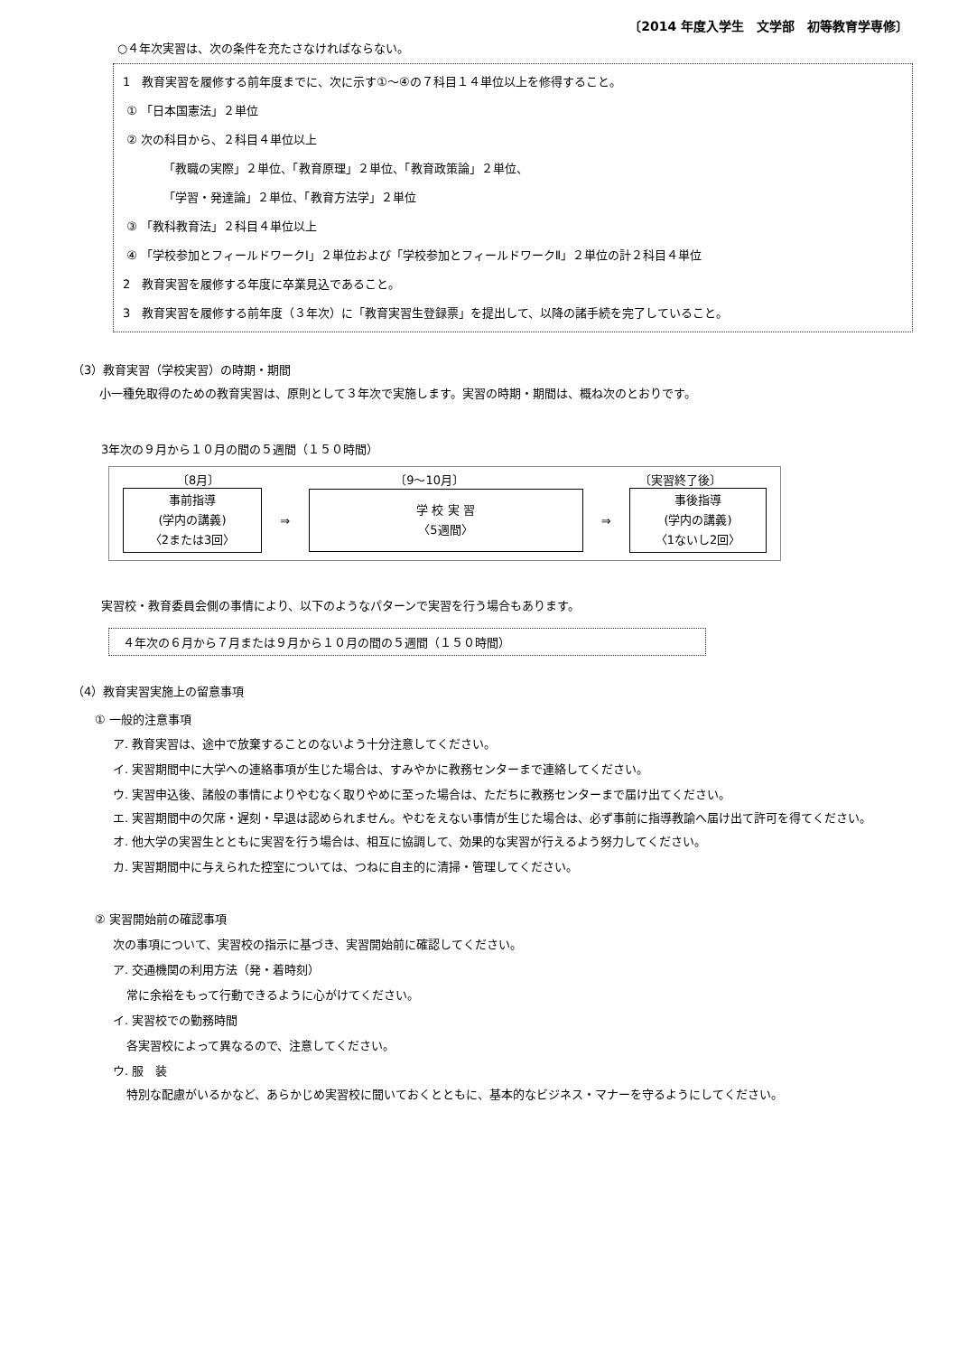〔2014 年度入学生　文学部　初等教育学専修〕
○４年次実習は、次の条件を充たさなければならない。
1　教育実習を履修する前年度までに、次に示す①～④の７科目１４単位以上を修得すること。
① 「日本国憲法」２単位
② 次の科目から、２科目４単位以上
「教職の実際」２単位、「教育原理」２単位、「教育政策論」２単位、
「学習・発達論」２単位、「教育方法学」２単位
③ 「教科教育法」２科目４単位以上
④ 「学校参加とフィールドワークⅠ」２単位および「学校参加とフィールドワークⅡ」２単位の計２科目４単位
2　教育実習を履修する年度に卒業見込であること。
3　教育実習を履修する前年度（３年次）に「教育実習生登録票」を提出して、以降の諸手続を完了していること。
（3）教育実習（学校実習）の時期・期間
小一種免取得のための教育実習は、原則として３年次で実施します。実習の時期・期間は、概ね次のとおりです。
3年次の９月から１０月の間の５週間（１５０時間）
〔8月〕 〔9～10月〕 〔実習終了後〕
事前指導
(学内の講義)
〈2または3回〉
⇒
学 校 実 習
〈5週間〉
⇒
事後指導
(学内の講義)
〈1ないし2回〉
実習校・教育委員会側の事情により、以下のようなパターンで実習を行う場合もあります。
４年次の６月から７月または９月から１０月の間の５週間（１５０時間）
（4）教育実習実施上の留意事項
① 一般的注意事項
ア. 教育実習は、途中で放棄することのないよう十分注意してください。
イ. 実習期間中に大学への連絡事項が生じた場合は、すみやかに教務センターまで連絡してください。
ウ. 実習申込後、諸般の事情によりやむなく取りやめに至った場合は、ただちに教務センターまで届け出てください。
エ. 実習期間中の欠席・遅刻・早退は認められません。やむをえない事情が生じた場合は、必ず事前に指導教諭へ届け出て許可を得てください。
オ. 他大学の実習生とともに実習を行う場合は、相互に協調して、効果的な実習が行えるよう努力してください。
カ. 実習期間中に与えられた控室については、つねに自主的に清掃・管理してください。
② 実習開始前の確認事項
次の事項について、実習校の指示に基づき、実習開始前に確認してください。
ア. 交通機関の利用方法（発・着時刻）
常に余裕をもって行動できるように心がけてください。
イ. 実習校での勤務時間
各実習校によって異なるので、注意してください。
ウ. 服　装
特別な配慮がいるかなど、あらかじめ実習校に聞いておくとともに、基本的なビジネス・マナーを守るようにしてください。